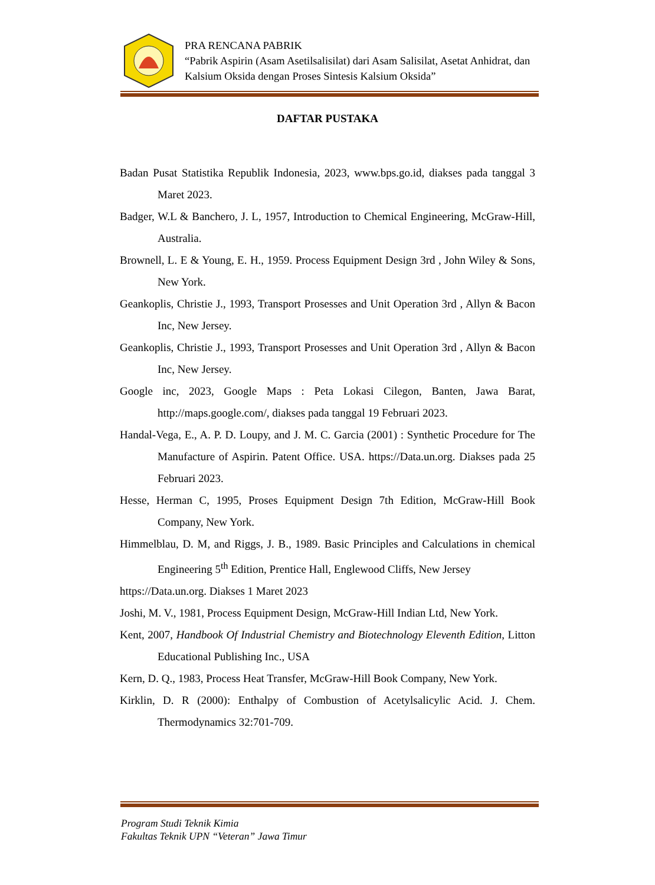PRA RENCANA PABRIK
“Pabrik Aspirin (Asam Asetilsalisilat) dari Asam Salisilat, Asetat Anhidrat, dan Kalsium Oksida dengan Proses Sintesis Kalsium Oksida”
DAFTAR PUSTAKA
Badan Pusat Statistika Republik Indonesia, 2023, www.bps.go.id, diakses pada tanggal 3 Maret 2023.
Badger, W.L & Banchero, J. L, 1957, Introduction to Chemical Engineering, McGraw-Hill, Australia.
Brownell, L. E & Young, E. H., 1959. Process Equipment Design 3rd , John Wiley & Sons, New York.
Geankoplis, Christie J., 1993, Transport Prosesses and Unit Operation 3rd , Allyn & Bacon Inc, New Jersey.
Geankoplis, Christie J., 1993, Transport Prosesses and Unit Operation 3rd , Allyn & Bacon Inc, New Jersey.
Google inc, 2023, Google Maps : Peta Lokasi Cilegon, Banten, Jawa Barat, http://maps.google.com/, diakses pada tanggal 19 Februari 2023.
Handal-Vega, E., A. P. D. Loupy, and J. M. C. Garcia (2001) : Synthetic Procedure for The Manufacture of Aspirin. Patent Office. USA. https://Data.un.org. Diakses pada 25 Februari 2023.
Hesse, Herman C, 1995, Proses Equipment Design 7th Edition, McGraw-Hill Book Company, New York.
Himmelblau, D. M, and Riggs, J. B., 1989. Basic Principles and Calculations in chemical Engineering 5<sup>th</sup> Edition, Prentice Hall, Englewood Cliffs, New Jersey
https://Data.un.org. Diakses 1 Maret 2023
Joshi, M. V., 1981, Process Equipment Design, McGraw-Hill Indian Ltd, New York.
Kent, 2007, Handbook Of Industrial Chemistry and Biotechnology Eleventh Edition, Litton Educational Publishing Inc., USA
Kern, D. Q., 1983, Process Heat Transfer, McGraw-Hill Book Company, New York.
Kirklin, D. R (2000): Enthalpy of Combustion of Acetylsalicylic Acid. J. Chem. Thermodynamics 32:701-709.
Program Studi Teknik Kimia
Fakultas Teknik UPN “Veteran” Jawa Timur